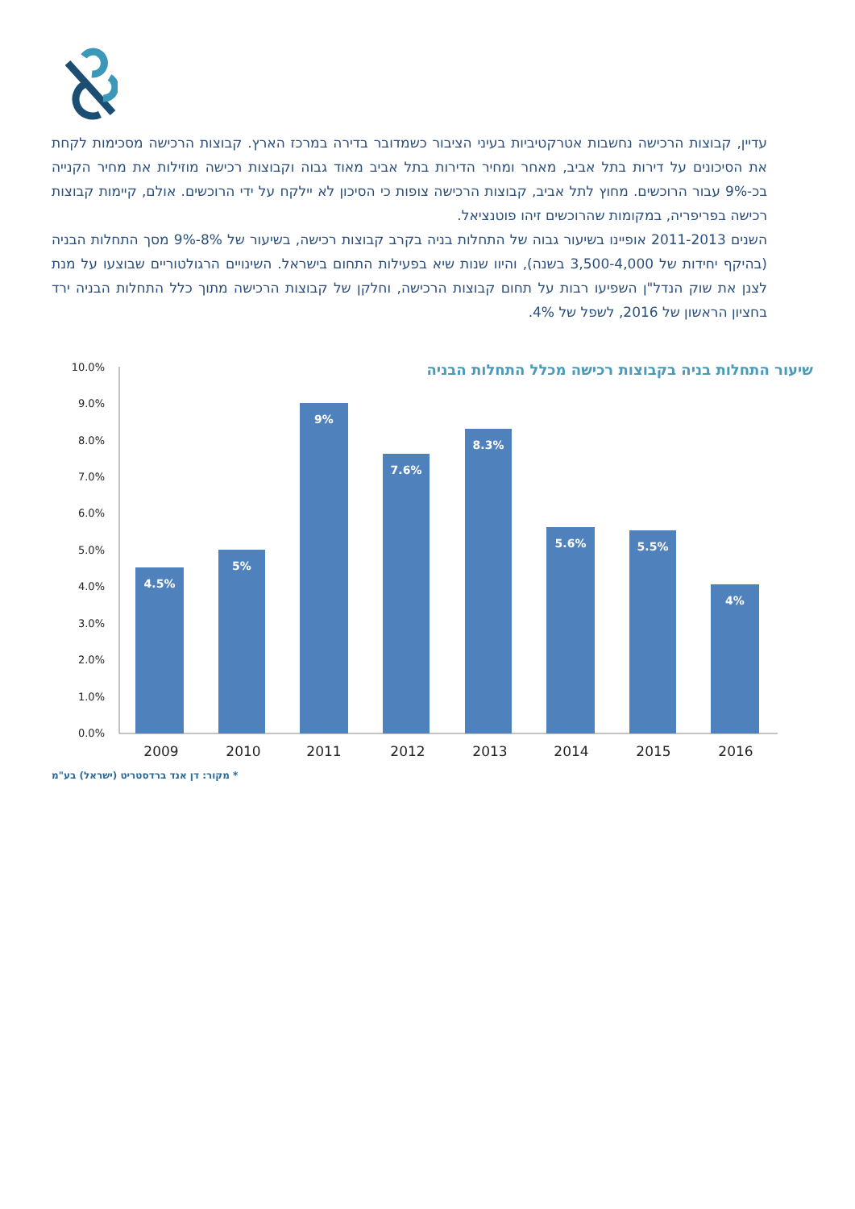עדיין, קבוצות הרכישה נחשבות אטרקטיביות בעיני הציבור כשמדובר בדירה במרכז הארץ. קבוצות הרכישה מסכימות לקחת את הסיכונים על דירות בתל אביב, מאחר ומחיר הדירות בתל אביב מאוד גבוה וקבוצות רכישה מוזילות את מחיר הקנייה בכ-9% עבור הרוכשים. מחוץ לתל אביב, קבוצות הרכישה צופות כי הסיכון לא יילקח על ידי הרוכשים. אולם, קיימות קבוצות רכישה בפריפריה, במקומות שהרוכשים זיהו פוטנציאל.
השנים 2011-2013 אופיינו בשיעור גבוה של התחלות בניה בקרב קבוצות רכישה, בשיעור של 8%-9% מסך התחלות הבניה (בהיקף יחידות של 3,500-4,000 בשנה), והיוו שנות שיא בפעילות התחום בישראל. השינויים הרגולטוריים שבוצעו על מנת לצנן את שוק הנדל"ן השפיעו רבות על תחום קבוצות הרכישה, וחלקן של קבוצות הרכישה מתוך כלל התחלות הבניה ירד בחציון הראשון של 2016, לשפל של 4%.
שיעור התחלות בניה בקבוצות רכישה מכלל התחלות הבניה
10.0%
9.0%
8.0%
7.0%
6.0%
5.0%
4.0%
3.0%
2.0%
1.0%
0.0%
4.5%
5%
9%
7.6%
8.3%
5.6%
5.5%
4%
2009
2010
2011
2012
2013
2014
2015
2016
* מקור: דן אנד ברדסטריט (ישראל) בע"מ